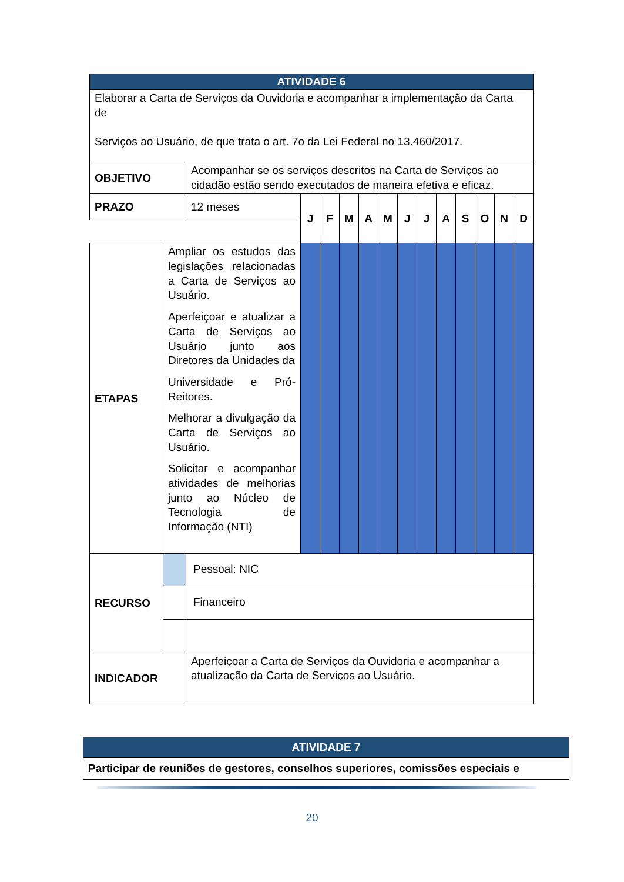| ATIVIDADE 6 | | | | | | | | | | | | | | |
| --- | --- | --- | --- | --- | --- | --- | --- | --- | --- | --- | --- | --- | --- | --- |
| Elaborar a Carta de Serviços da Ouvidoria e acompanhar a implementação da Carta de Serviços ao Usuário, de que trata o art. 7o da Lei Federal no 13.460/2017. | | | | | | | | | | | | | | |
| OBJETIVO | | Acompanhar se os serviços descritos na Carta de Serviços ao cidadão estão sendo executados de maneira efetiva e eficaz. | | | | | | | | | | | | |
| PRAZO | | 12 meses | J | F | M | A | M | J | J | A | S | O | N | D |
| ETAPAS | Ampliar os estudos das legislações relacionadas a Carta de Serviços ao Usuário. Aperfeiçoar e atualizar a Carta de Serviços ao Usuário junto aos Diretores da Unidades da Universidade e Pró-Reitores. Melhorar a divulgação da Carta de Serviços ao Usuário. Solicitar e acompanhar atividades de melhorias junto ao Núcleo de Tecnologia de Informação (NTI) | | | | | | | | | | | | | |
| RECURSO | | Pessoal: NIC | | | | | | | | | | | | |
| | | Financeiro | | | | | | | | | | | | |
| INDICADOR | | Aperfeiçoar a Carta de Serviços da Ouvidoria e acompanhar a atualização da Carta de Serviços ao Usuário. | | | | | | | | | | | | |
| ATIVIDADE 7 |
| --- |
| Participar de reuniões de gestores, conselhos superiores, comissões especiais e |
20